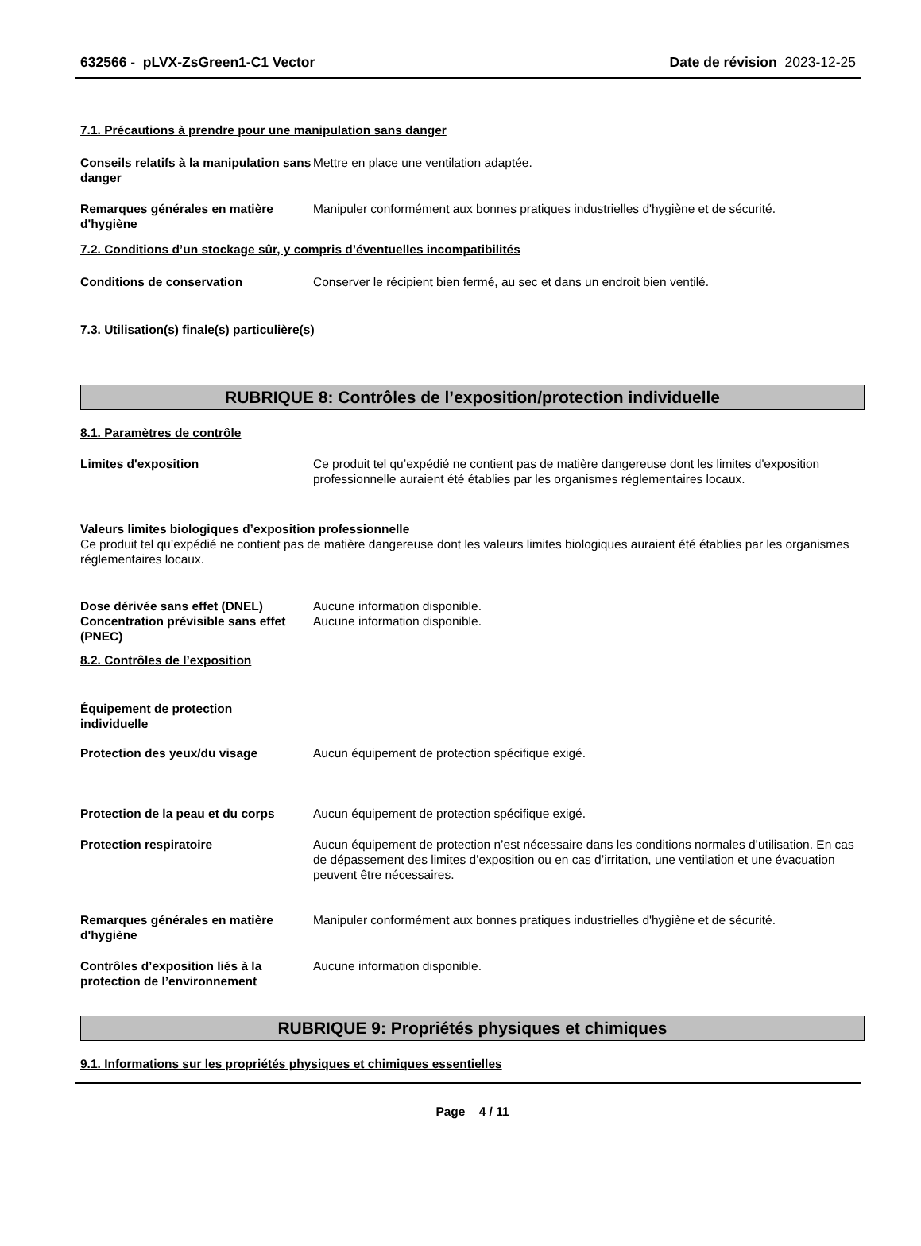632566 - pLVX-ZsGreen1-C1 Vector Date de révision 2023-12-25
7.1. Précautions à prendre pour une manipulation sans danger
Conseils relatifs à la manipulation sans danger
Mettre en place une ventilation adaptée.
Remarques générales en matière d'hygiène
Manipuler conformément aux bonnes pratiques industrielles d'hygiène et de sécurité.
7.2. Conditions d’un stockage sûr, y compris d’éventuelles incompatibilités
Conditions de conservation Conserver le récipient bien fermé, au sec et dans un endroit bien ventilé.
7.3. Utilisation(s) finale(s) particulière(s)
RUBRIQUE 8: Contrôles de l’exposition/protection individuelle
8.1. Paramètres de contrôle
Limites d'exposition Ce produit tel qu’expédié ne contient pas de matière dangereuse dont les limites d'exposition professionnelle auraient été établies par les organismes réglementaires locaux.
Valeurs limites biologiques d’exposition professionnelle
Ce produit tel qu’expédié ne contient pas de matière dangereuse dont les valeurs limites biologiques auraient été établies par les organismes réglementaires locaux.
Dose dérivée sans effet (DNEL) Aucune information disponible.
Concentration prévisible sans effet (PNEC)
Aucune information disponible.
8.2. Contrôles de l’exposition
Équipement de protection individuelle
Protection des yeux/du visage Aucun équipement de protection spécifique exigé.
Protection de la peau et du corps
Aucun équipement de protection spécifique exigé.
Protection respiratoire Aucun équipement de protection n’est nécessaire dans les conditions normales d’utilisation. En cas de dépassement des limites d’exposition ou en cas d’irritation, une ventilation et une évacuation peuvent être nécessaires.
Remarques générales en matière d'hygiène
Manipuler conformément aux bonnes pratiques industrielles d'hygiène et de sécurité.
Contrôles d’exposition liés à la protection de l’environnement
Aucune information disponible.
RUBRIQUE 9: Propriétés physiques et chimiques
9.1. Informations sur les propriétés physiques et chimiques essentielles
Page 4 / 11